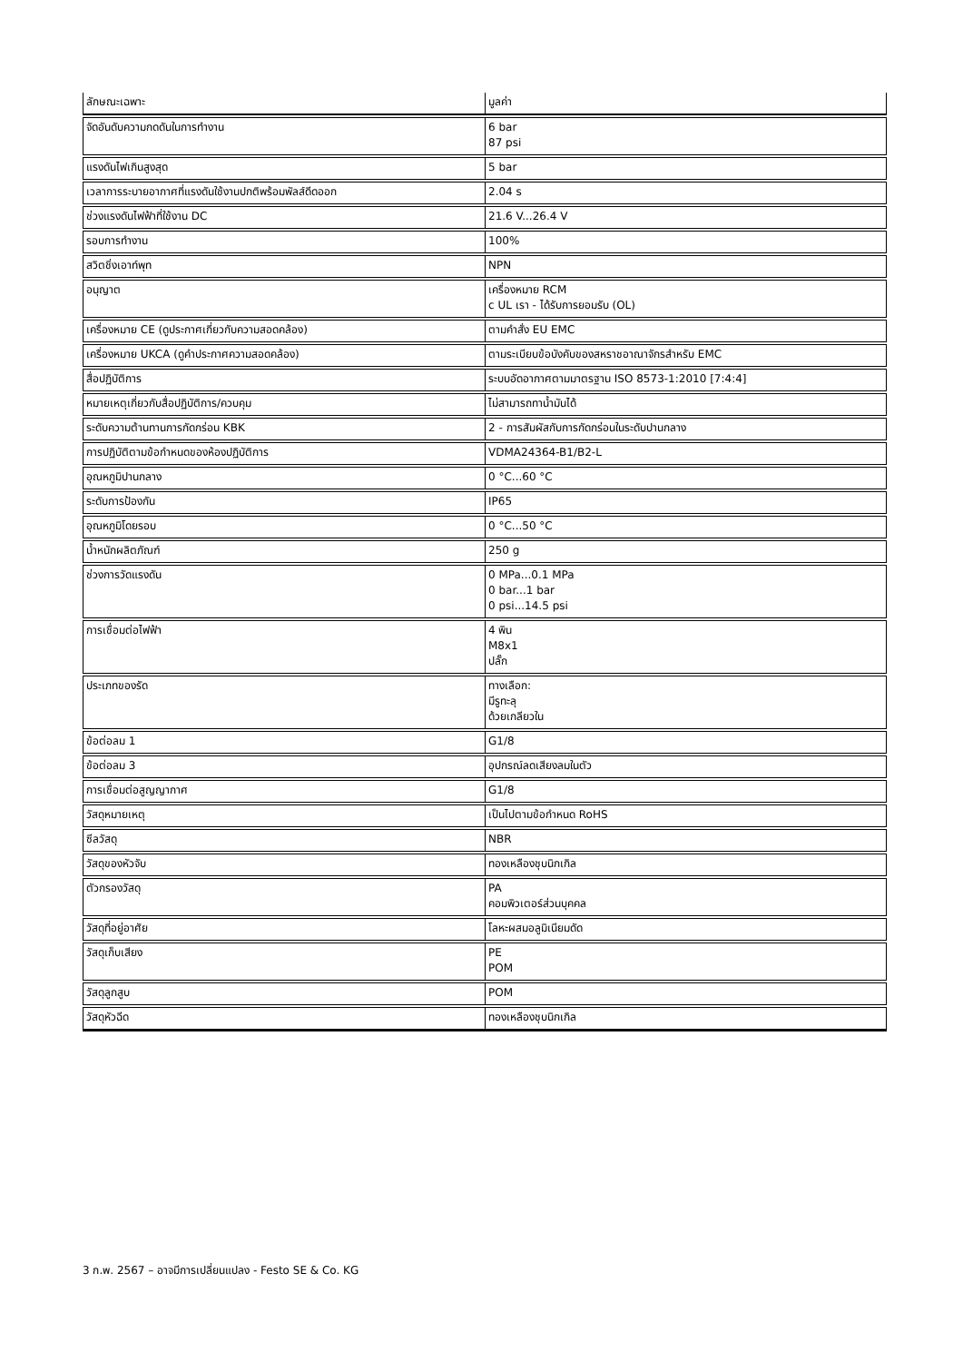| ลักษณะเฉพาะ | มูลค่า |
| --- | --- |
| จัดอันดับความกดดันในการทำงาน | 6 bar 87 psi |
| แรงดันไฟเกินสูงสุด | 5 bar |
| เวลาการระบายอากาศที่แรงดันใช้งานปกติพร้อมพัลส์ดีดออก | 2.04 s |
| ช่วงแรงดันไฟฟ้าที่ใช้งาน DC | 21.6 V...26.4 V |
| รอบการทำงาน | 100% |
| สวิตชิ่งเอาท์พุท | NPN |
| อนุญาต | เครื่องหมาย RCM c UL เรา - ได้รับการยอมรับ (OL) |
| เครื่องหมาย CE (ดูประกาศเกี่ยวกับความสอดคล้อง) | ตามคำสั่ง EU EMC |
| เครื่องหมาย UKCA (ดูคำประกาศความสอดคล้อง) | ตามระเบียบข้อบังคับของสหราชอาณาจักรสำหรับ EMC |
| สื่อปฏิบัติการ | ระบบอัดอากาศตามมาตรฐาน ISO 8573-1:2010 [7:4:4] |
| หมายเหตุเกี่ยวกับสื่อปฏิบัติการ/ควบคุม | ไม่สามารถทาน้ำมันได้ |
| ระดับความต้านทานการกัดกร่อน KBK | 2 - การสัมผัสกับการกัดกร่อนในระดับปานกลาง |
| การปฏิบัติตามข้อกำหนดของห้องปฏิบัติการ | VDMA24364-B1/B2-L |
| อุณหภูมิปานกลาง | 0 °C...60 °C |
| ระดับการป้องกัน | IP65 |
| อุณหภูมิโดยรอบ | 0 °C...50 °C |
| น้ำหนักผลิตภัณฑ์ | 250 g |
| ช่วงการวัดแรงดัน | 0 MPa...0.1 MPa 0 bar...1 bar 0 psi...14.5 psi |
| การเชื่อมต่อไฟฟ้า | 4 พิน M8x1 ปลั๊ก |
| ประเภทของรัด | ทางเลือก: มีรูทะลุ ด้วยเกลียวใน |
| ข้อต่อลม 1 | G1/8 |
| ข้อต่อลม 3 | อุปกรณ์ลดเสียงลมในตัว |
| การเชื่อมต่อสูญญากาศ | G1/8 |
| วัสดุหมายเหตุ | เป็นไปตามข้อกำหนด RoHS |
| ซีลวัสดุ | NBR |
| วัสดุของหัวจับ | ทองเหลืองชุบนิกเกิล |
| ตัวกรองวัสดุ | PA คอมพิวเตอร์ส่วนบุคคล |
| วัสดุที่อยู่อาศัย | โลหะผสมอลูมิเนียมดัด |
| วัสดุเก็บเสียง | PE POM |
| วัสดุลูกสูบ | POM |
| วัสดุหัวฉีด | ทองเหลืองชุบนิกเกิล |
3 ก.พ. 2567 – อาจมีการเปลี่ยนแปลง - Festo SE & Co. KG